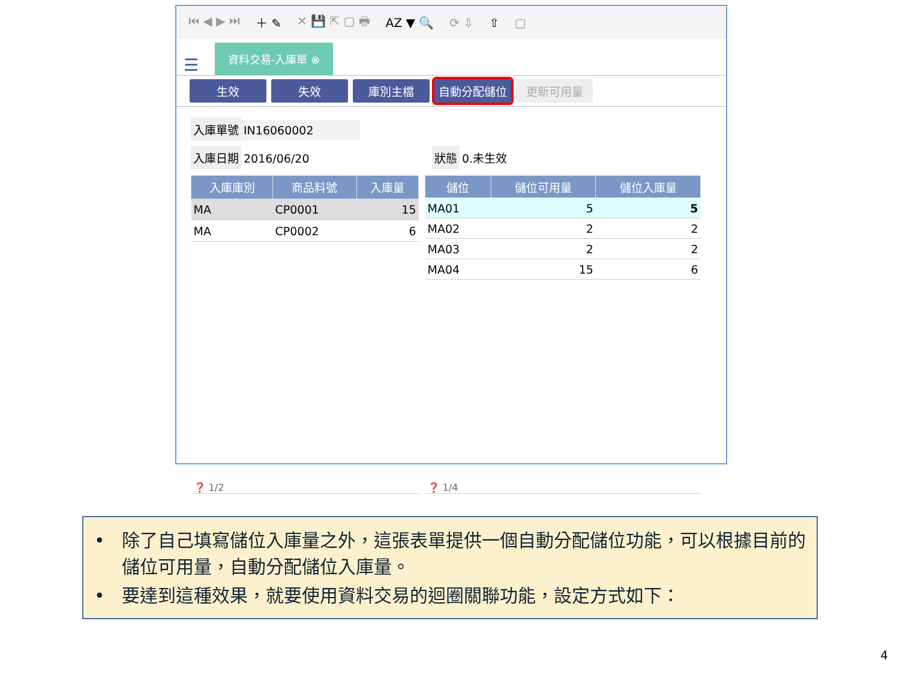⏮ ◀ ▶ ⏭ ＋ ✎ ✕ 💾 ⇱ ▢ 🖶 AZ ▼ 🔍 ⟳ ⇩ ⇧ ▢
☰
資料交易-入庫單 ⊗
生效 失效 庫別主檔 自動分配儲位 更新可用量
入庫單號 IN16060002
入庫日期 2016/06/20 狀態 0.未生效
| 入庫庫別 | 商品料號 | 入庫量 |
| --- | --- | --- |
| MA | CP0001 | 15 |
| MA | CP0002 | 6 |
| ❓ 1/2 | | |
| 儲位 | 儲位可用量 | 儲位入庫量 |
| --- | --- | --- |
| MA01 | 5 | 5 |
| MA02 | 2 | 2 |
| MA03 | 2 | 2 |
| MA04 | 15 | 6 |
| ❓ 1/4 | | |
• 除了自己填寫儲位入庫量之外，這張表單提供一個自動分配儲位功能，可以根據目前的儲位可用量，自動分配儲位入庫量。
• 要達到這種效果，就要使用資料交易的迴圈關聯功能，設定方式如下：
4